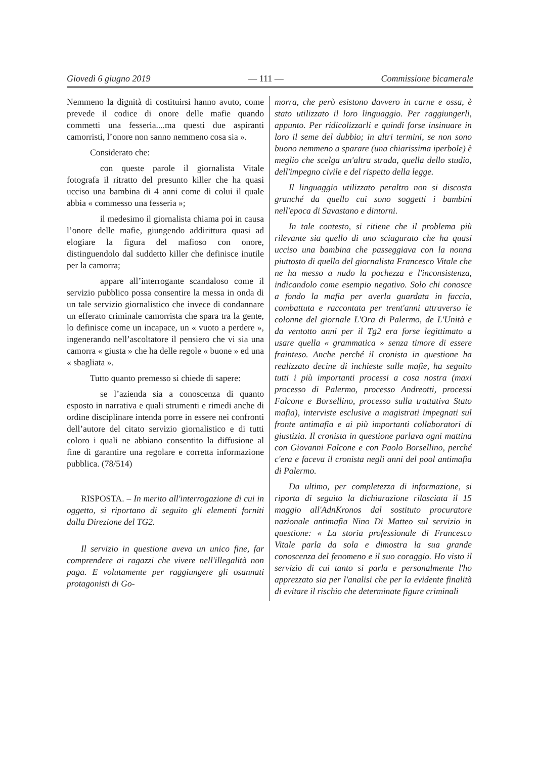Giovedì 6 giugno 2019 — 111 — Commissione bicamerale
Nemmeno la dignità di costituirsi hanno avuto, come prevede il codice di onore delle mafie quando commetti una fesseria....ma questi due aspiranti camorristi, l’onore non sanno nemmeno cosa sia ».
Considerato che:
con queste parole il giornalista Vitale fotografa il ritratto del presunto killer che ha quasi ucciso una bambina di 4 anni come di colui il quale abbia « commesso una fesseria »;
il medesimo il giornalista chiama poi in causa l’onore delle mafie, giungendo addirittura quasi ad elogiare la figura del mafioso con onore, distinguendolo dal suddetto killer che definisce inutile per la camorra;
appare all’interrogante scandaloso come il servizio pubblico possa consentire la messa in onda di un tale servizio giornalistico che invece di condannare un efferato criminale camorrista che spara tra la gente, lo definisce come un incapace, un « vuoto a perdere », ingenerando nell’ascoltatore il pensiero che vi sia una camorra « giusta » che ha delle regole « buone » ed una « sbagliata ».
Tutto quanto premesso si chiede di sapere:
se l’azienda sia a conoscenza di quanto esposto in narrativa e quali strumenti e rimedi anche di ordine disciplinare intenda porre in essere nei confronti dell’autore del citato servizio giornalistico e di tutti coloro i quali ne abbiano consentito la diffusione al fine di garantire una regolare e corretta informazione pubblica. (78/514)
RISPOSTA. – In merito all'interrogazione di cui in oggetto, si riportano di seguito gli elementi forniti dalla Direzione del TG2.
Il servizio in questione aveva un unico fine, far comprendere ai ragazzi che vivere nell'illegalità non paga. E volutamente per raggiungere gli osannati protagonisti di Go-
morra, che però esistono davvero in carne e ossa, è stato utilizzato il loro linguaggio. Per raggiungerli, appunto. Per ridicolizzarli e quindi forse insinuare in loro il seme del dubbio; in altri termini, se non sono buono nemmeno a sparare (una chiarissima iperbole) è meglio che scelga un'altra strada, quella dello studio, dell'impegno civile e del rispetto della legge.
Il linguaggio utilizzato peraltro non si discosta granché da quello cui sono soggetti i bambini nell'epoca di Savastano e dintorni.
In tale contesto, si ritiene che il problema più rilevante sia quello di uno sciagurato che ha quasi ucciso una bambina che passeggiava con la nonna piuttosto di quello del giornalista Francesco Vitale che ne ha messo a nudo la pochezza e l'inconsistenza, indicandolo come esempio negativo. Solo chi conosce a fondo la mafia per averla guardata in faccia, combattuta e raccontata per trent'anni attraverso le colonne del giornale L'Ora di Palermo, de L'Unità e da ventotto anni per il Tg2 era forse legittimato a usare quella « grammatica » senza timore di essere frainteso. Anche perché il cronista in questione ha realizzato decine di inchieste sulle mafie, ha seguito tutti i più importanti processi a cosa nostra (maxi processo di Palermo, processo Andreotti, processi Falcone e Borsellino, processo sulla trattativa Stato mafia), interviste esclusive a magistrati impegnati sul fronte antimafia e ai più importanti collaboratori di giustizia. Il cronista in questione parlava ogni mattina con Giovanni Falcone e con Paolo Borsellino, perché c'era e faceva il cronista negli anni del pool antimafia di Palermo.
Da ultimo, per completezza di informazione, si riporta di seguito la dichiarazione rilasciata il 15 maggio all'AdnKronos dal sostituto procuratore nazionale antimafia Nino Di Matteo sul servizio in questione: « La storia professionale di Francesco Vitale parla da sola e dimostra la sua grande conoscenza del fenomeno e il suo coraggio. Ho visto il servizio di cui tanto si parla e personalmente l'ho apprezzato sia per l'analisi che per la evidente finalità di evitare il rischio che determinate figure criminali